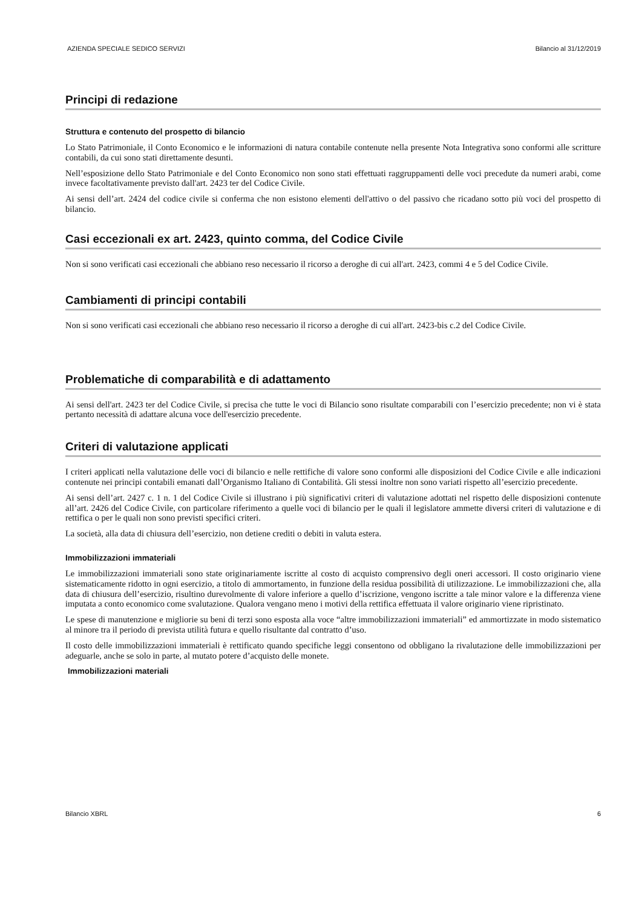AZIENDA SPECIALE SEDICO SERVIZI Bilancio al 31/12/2019
Principi di redazione
Struttura e contenuto del prospetto di bilancio
Lo Stato Patrimoniale, il Conto Economico e le informazioni di natura contabile contenute nella presente Nota Integrativa sono conformi alle scritture contabili, da cui sono stati direttamente desunti.
Nell’esposizione dello Stato Patrimoniale e del Conto Economico non sono stati effettuati raggruppamenti delle voci precedute da numeri arabi, come invece facoltativamente previsto dall'art. 2423 ter del Codice Civile.
Ai sensi dell’art. 2424 del codice civile si conferma che non esistono elementi dell'attivo o del passivo che ricadano sotto più voci del prospetto di bilancio.
Casi eccezionali ex art. 2423, quinto comma, del Codice Civile
Non si sono verificati casi eccezionali che abbiano reso necessario il ricorso a deroghe di cui all'art. 2423, commi 4 e 5 del Codice Civile.
Cambiamenti di principi contabili
Non si sono verificati casi eccezionali che abbiano reso necessario il ricorso a deroghe di cui all'art. 2423-bis c.2 del Codice Civile.
Problematiche di comparabilità e di adattamento
Ai sensi dell'art. 2423 ter del Codice Civile, si precisa che tutte le voci di Bilancio sono risultate comparabili con l’esercizio precedente; non vi è stata pertanto necessità di adattare alcuna voce dell'esercizio precedente.
Criteri di valutazione applicati
I criteri applicati nella valutazione delle voci di bilancio e nelle rettifiche di valore sono conformi alle disposizioni del Codice Civile e alle indicazioni contenute nei principi contabili emanati dall’Organismo Italiano di Contabilità. Gli stessi inoltre non sono variati rispetto all’esercizio precedente.
Ai sensi dell’art. 2427 c. 1 n. 1 del Codice Civile si illustrano i più significativi criteri di valutazione adottati nel rispetto delle disposizioni contenute all’art. 2426 del Codice Civile, con particolare riferimento a quelle voci di bilancio per le quali il legislatore ammette diversi criteri di valutazione e di rettifica o per le quali non sono previsti specifici criteri.
La società, alla data di chiusura dell’esercizio, non detiene crediti o debiti in valuta estera.
Immobilizzazioni immateriali
Le immobilizzazioni immateriali sono state originariamente iscritte al costo di acquisto comprensivo degli oneri accessori. Il costo originario viene sistematicamente ridotto in ogni esercizio, a titolo di ammortamento, in funzione della residua possibilità di utilizzazione. Le immobilizzazioni che, alla data di chiusura dell’esercizio, risultino durevolmente di valore inferiore a quello d’iscrizione, vengono iscritte a tale minor valore e la differenza viene imputata a conto economico come svalutazione. Qualora vengano meno i motivi della rettifica effettuata il valore originario viene ripristinato.
Le spese di manutenzione e migliorie su beni di terzi sono esposta alla voce “altre immobilizzazioni immateriali” ed ammortizzate in modo sistematico al minore tra il periodo di prevista utilità futura e quello risultante dal contratto d’uso.
Il costo delle immobilizzazioni immateriali è rettificato quando specifiche leggi consentono od obbligano la rivalutazione delle immobilizzazioni per adeguarle, anche se solo in parte, al mutato potere d’acquisto delle monete.
Immobilizzazioni materiali
Bilancio XBRL 6